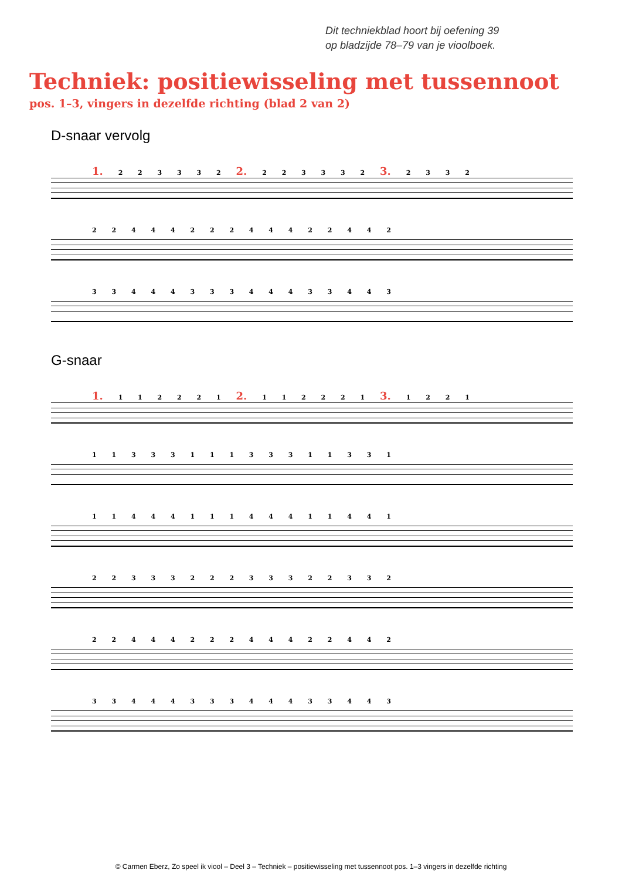Dit techniekblad hoort bij oefening 39
op bladzijde 78–79 van je vioolboek.
Techniek: positiewisseling met tussennoot
pos. 1–3, vingers in dezelfde richting (blad 2 van 2)
D-snaar vervolg
1. 2 2 3 3 3 2 2. 2 2 3 3 3 2 3. 2 3 3 2
2 2 4 4 4 2 2 2 4 4 4 2 2 4 4 2
3 3 4 4 4 3 3 3 4 4 4 3 3 4 4 3
G-snaar
1. 1 1 2 2 2 1 2. 1 1 2 2 2 1 3. 1 2 2 1
1 1 3 3 3 1 1 1 3 3 3 1 1 3 3 1
1 1 4 4 4 1 1 1 4 4 4 1 1 4 4 1
2 2 3 3 3 2 2 2 3 3 3 2 2 3 3 2
2 2 4 4 4 2 2 2 4 4 4 2 2 4 4 2
3 3 4 4 4 3 3 3 4 4 4 3 3 4 4 3
© Carmen Eberz, Zo speel ik viool – Deel 3 – Techniek – positiewisseling met tussennoot pos. 1–3 vingers in dezelfde richting